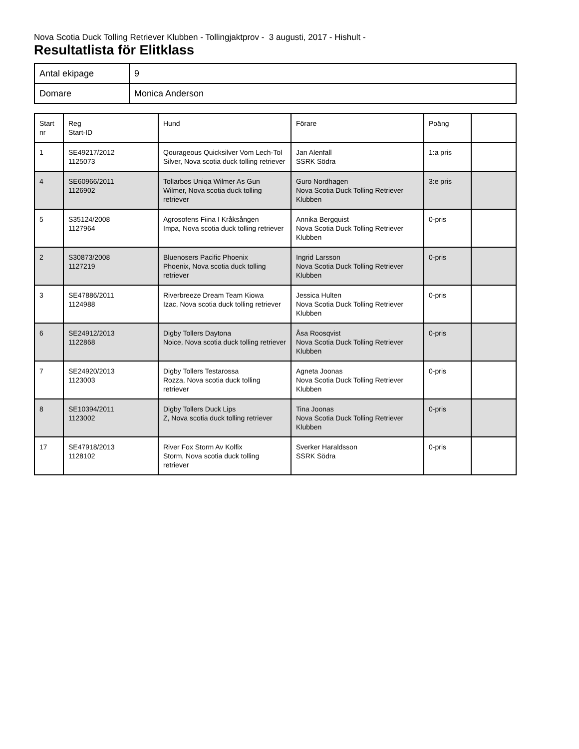Nova Scotia Duck Tolling Retriever Klubben - Tollingjaktprov - 3 augusti, 2017 - Hishult -
Resultatlista för Elitklass
| Antal ekipage | 9 |
| Domare | Monica Anderson |
| Start nr | Reg Start-ID | Hund | Förare | Poäng | |
| --- | --- | --- | --- | --- | --- |
| 1 | SE49217/2012 1125073 | Qourageous Quicksilver Vom Lech-Tol Silver, Nova scotia duck tolling retriever | Jan Alenfall SSRK Södra | 1:a pris | |
| 4 | SE60966/2011 1126902 | Tollarbos Uniqa Wilmer As Gun Wilmer, Nova scotia duck tolling retriever | Guro Nordhagen Nova Scotia Duck Tolling Retriever Klubben | 3:e pris | |
| 5 | S35124/2008 1127964 | Agrosofens Fiina I Kråksången Impa, Nova scotia duck tolling retriever | Annika Bergquist Nova Scotia Duck Tolling Retriever Klubben | 0-pris | |
| 2 | S30873/2008 1127219 | Bluenosers Pacific Phoenix Phoenix, Nova scotia duck tolling retriever | Ingrid Larsson Nova Scotia Duck Tolling Retriever Klubben | 0-pris | |
| 3 | SE47886/2011 1124988 | Riverbreeze Dream Team Kiowa Izac, Nova scotia duck tolling retriever | Jessica Hulten Nova Scotia Duck Tolling Retriever Klubben | 0-pris | |
| 6 | SE24912/2013 1122868 | Digby Tollers Daytona Noice, Nova scotia duck tolling retriever | Åsa Roosqvist Nova Scotia Duck Tolling Retriever Klubben | 0-pris | |
| 7 | SE24920/2013 1123003 | Digby Tollers Testarossa Rozza, Nova scotia duck tolling retriever | Agneta Joonas Nova Scotia Duck Tolling Retriever Klubben | 0-pris | |
| 8 | SE10394/2011 1123002 | Digby Tollers Duck Lips Z, Nova scotia duck tolling retriever | Tina Joonas Nova Scotia Duck Tolling Retriever Klubben | 0-pris | |
| 17 | SE47918/2013 1128102 | River Fox Storm Av Kolfix Storm, Nova scotia duck tolling retriever | Sverker Haraldsson SSRK Södra | 0-pris | |